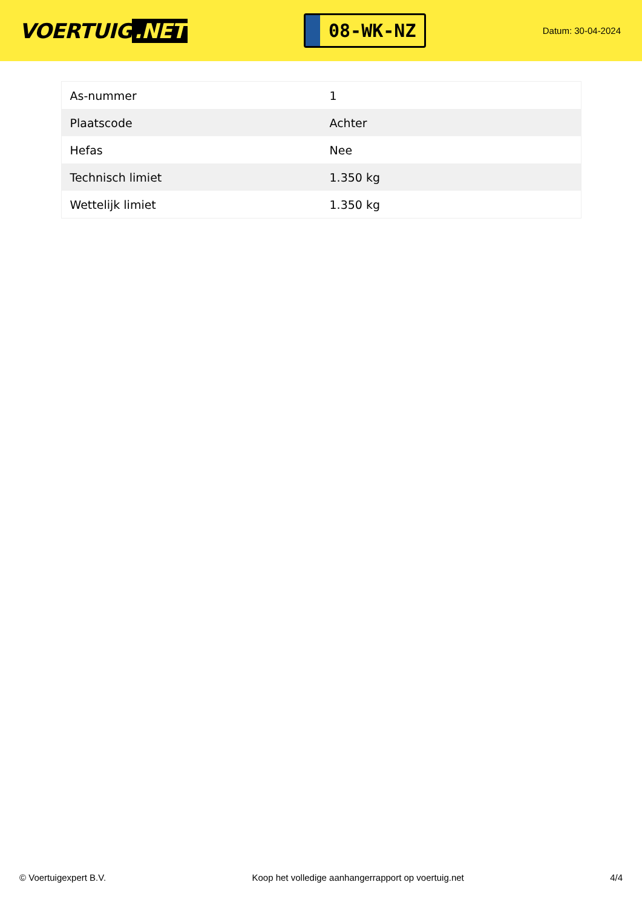VOERTUIG.NET
08-WK-NZ
Datum: 30-04-2024
| As-nummer | 1 |
| Plaatscode | Achter |
| Hefas | Nee |
| Technisch limiet | 1.350 kg |
| Wettelijk limiet | 1.350 kg |
© Voertuigexpert B.V. Koop het volledige aanhangerrapport op voertuig.net 4/4